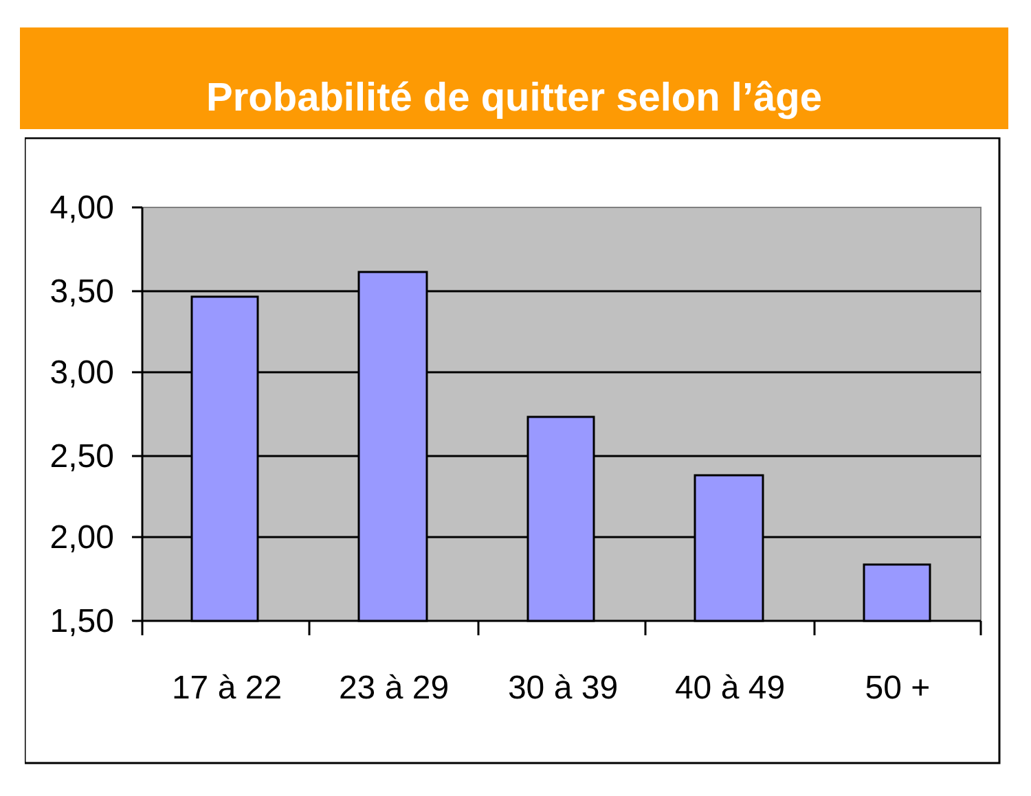Probabilité de quitter selon l’âge
4,00
3,50
3,00
2,50
2,00
1,50
17 à 22
23 à 29
30 à 39
40 à 49
50 +